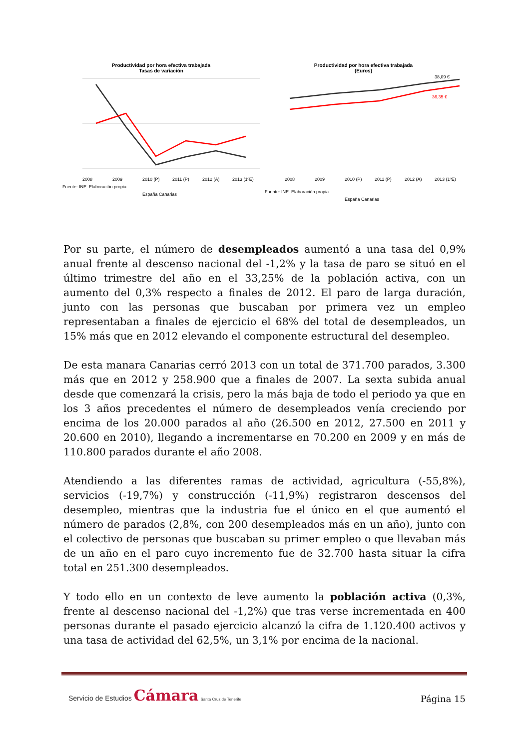Productividad por hora efectiva trabajada
Tasas de variación
2008
2009
2010 (P)
2011 (P)
2012 (A)
2013 (1ºE)
Fuente: INE. Elaboración propia
España Canarias
Productividad por hora efectiva trabajada
(Euros)
38,09 €
36,35 €
2008
2009
2010 (P)
2011 (P)
2012 (A)
2013 (1ºE)
Fuente: INE. Elaboración propia
España Canarias
Por su parte, el número de desempleados aumentó a una tasa del 0,9% anual frente al descenso nacional del -1,2% y la tasa de paro se situó en el último trimestre del año en el 33,25% de la población activa, con un aumento del 0,3% respecto a finales de 2012. El paro de larga duración, junto con las personas que buscaban por primera vez un empleo representaban a finales de ejercicio el 68% del total de desempleados, un 15% más que en 2012 elevando el componente estructural del desempleo.
De esta manara Canarias cerró 2013 con un total de 371.700 parados, 3.300 más que en 2012 y 258.900 que a finales de 2007. La sexta subida anual desde que comenzará la crisis, pero la más baja de todo el periodo ya que en los 3 años precedentes el número de desempleados venía creciendo por encima de los 20.000 parados al año (26.500 en 2012, 27.500 en 2011 y 20.600 en 2010), llegando a incrementarse en 70.200 en 2009 y en más de 110.800 parados durante el año 2008.
Atendiendo a las diferentes ramas de actividad, agricultura (-55,8%), servicios (-19,7%) y construcción (-11,9%) registraron descensos del desempleo, mientras que la industria fue el único en el que aumentó el número de parados (2,8%, con 200 desempleados más en un año), junto con el colectivo de personas que buscaban su primer empleo o que llevaban más de un año en el paro cuyo incremento fue de 32.700 hasta situar la cifra total en 251.300 desempleados.
Y todo ello en un contexto de leve aumento la población activa (0,3%, frente al descenso nacional del -1,2%) que tras verse incrementada en 400 personas durante el pasado ejercicio alcanzó la cifra de 1.120.400 activos y una tasa de actividad del 62,5%, un 3,1% por encima de la nacional.
Servicio de Estudios Cámara Santa Cruz de Tenerife
Página 15